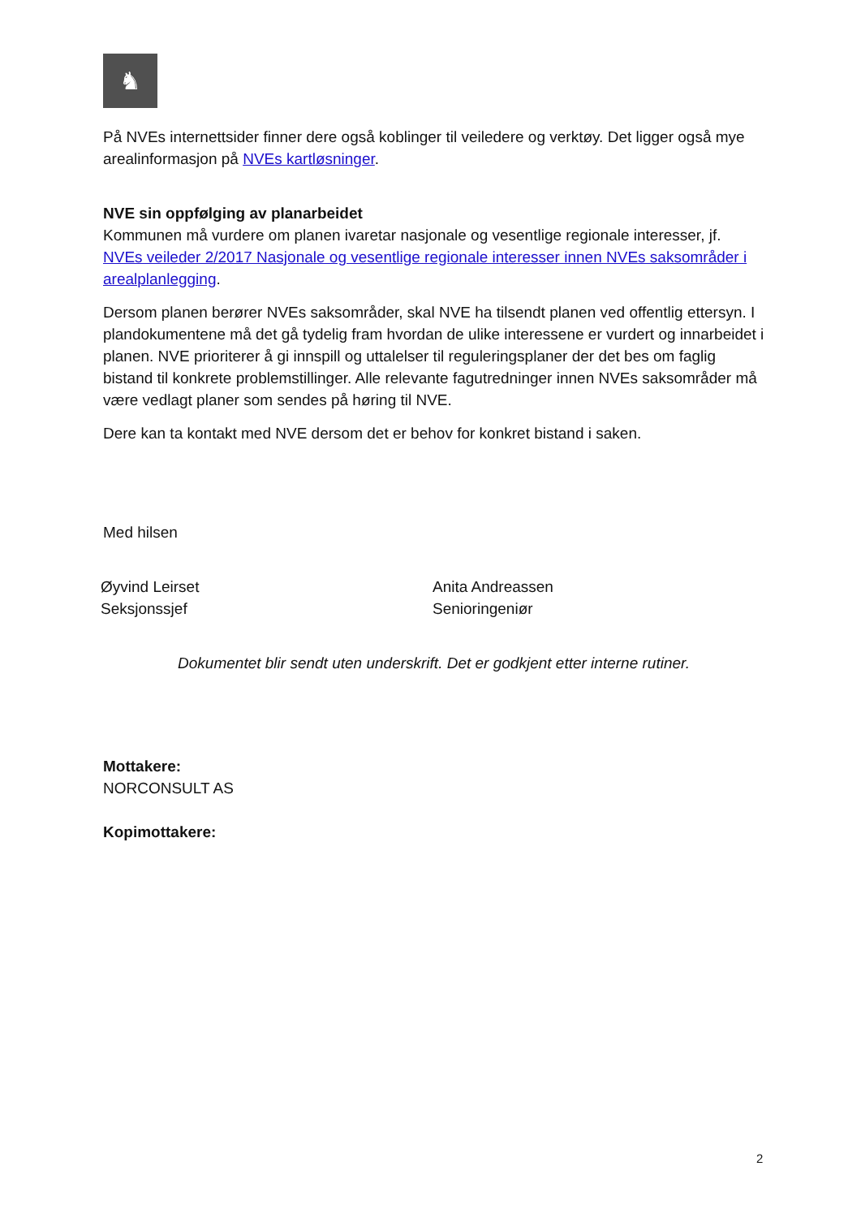♞
På NVEs internettsider finner dere også koblinger til veiledere og verktøy. Det ligger også mye arealinformasjon på NVEs kartløsninger.
NVE sin oppfølging av planarbeidet
Kommunen må vurdere om planen ivaretar nasjonale og vesentlige regionale interesser, jf. NVEs veileder 2/2017 Nasjonale og vesentlige regionale interesser innen NVEs saksområder i arealplanlegging.
Dersom planen berører NVEs saksområder, skal NVE ha tilsendt planen ved offentlig ettersyn. I plandokumentene må det gå tydelig fram hvordan de ulike interessene er vurdert og innarbeidet i planen. NVE prioriterer å gi innspill og uttalelser til reguleringsplaner der det bes om faglig bistand til konkrete problemstillinger. Alle relevante fagutredninger innen NVEs saksområder må være vedlagt planer som sendes på høring til NVE.
Dere kan ta kontakt med NVE dersom det er behov for konkret bistand i saken.
Med hilsen
Øyvind Leirset
Seksjonssjef
Anita Andreassen
Senioringeniør
Dokumentet blir sendt uten underskrift. Det er godkjent etter interne rutiner.
Mottakere:
NORCONSULT AS
Kopimottakere:
2